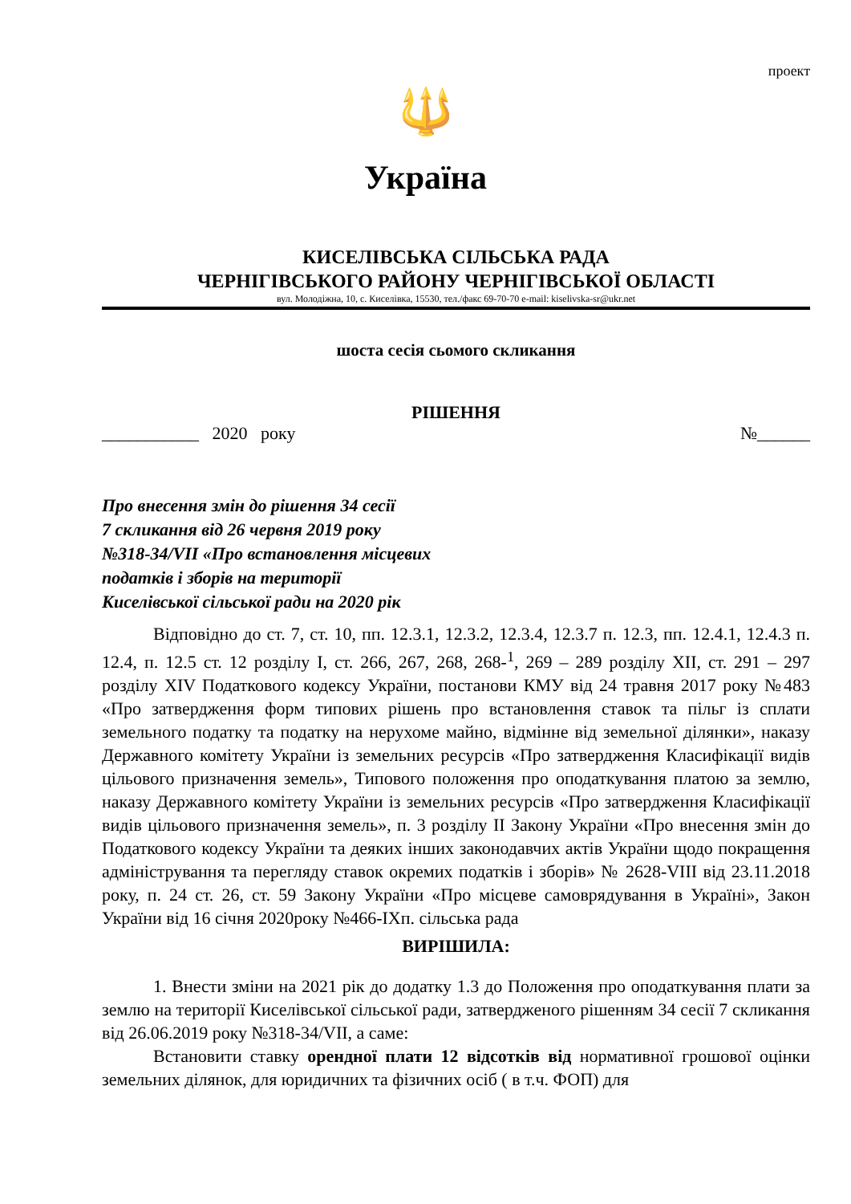проект
🔱
Україна
КИСЕЛІВСЬКА СІЛЬСЬКА РАДА
ЧЕРНІГІВСЬКОГО РАЙОНУ ЧЕРНІГІВСЬКОЇ ОБЛАСТІ
вул. Молодіжна, 10, с. Киселівка, 15530, тел./факс 69-70-70 e-mail: kiselivska-sr@ukr.net
шоста сесія сьомого скликання
РІШЕННЯ
___________ 2020 року №______
Про внесення змін до рішення 34 сесії
7 скликання від 26 червня 2019 року
№318-34/VII «Про встановлення місцевих
податків і зборів на території
Киселівської сільської ради на 2020 рік
Відповідно до ст. 7, ст. 10, пп. 12.3.1, 12.3.2, 12.3.4, 12.3.7 п. 12.3, пп. 12.4.1, 12.4.3 п. 12.4, п. 12.5 ст. 12 розділу І, ст. 266, 267, 268, 268-<sup>1</sup>, 269 – 289 розділу XII, ст. 291 – 297 розділу XIV Податкового кодексу України, постанови КМУ від 24 травня 2017 року №483 «Про затвердження форм типових рішень про встановлення ставок та пільг із сплати земельного податку та податку на нерухоме майно, відмінне від земельної ділянки», наказу Державного комітету України із земельних ресурсів «Про затвердження Класифікації видів цільового призначення земель», Типового положення про оподаткування платою за землю, наказу Державного комітету України із земельних ресурсів «Про затвердження Класифікації видів цільового призначення земель», п. 3 розділу ІІ Закону України «Про внесення змін до Податкового кодексу України та деяких інших законодавчих актів України щодо покращення адміністрування та перегляду ставок окремих податків і зборів» № 2628-VIII від 23.11.2018 року, п. 24 ст. 26, ст. 59 Закону України «Про місцеве самоврядування в Україні», Закон України від 16 січня 2020року №466-ІХп. сільська рада
ВИРІШИЛА:
1. Внести зміни на 2021 рік до додатку 1.3 до Положення про оподаткування плати за землю на території Киселівської сільської ради, затвердженого рішенням 34 сесії 7 скликання від 26.06.2019 року №318-34/VII, а саме:
Встановити ставку орендної плати 12 відсотків від нормативної грошової оцінки земельних ділянок, для юридичних та фізичних осіб ( в т.ч. ФОП) для